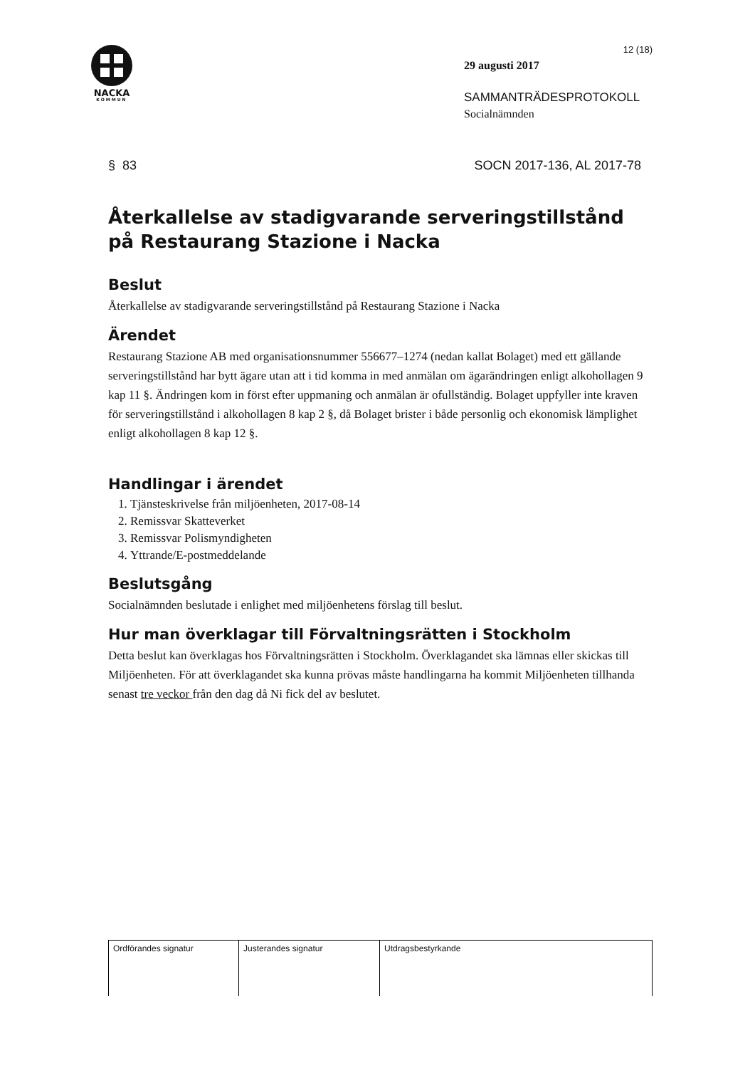NACKA
KOMMUN
12 (18)
29 augusti 2017
SAMMANTRÄDESPROTOKOLL
Socialnämnden
§ 83 SOCN 2017-136, AL 2017-78
Återkallelse av stadigvarande serveringstillstånd på Restaurang Stazione i Nacka
Beslut
Återkallelse av stadigvarande serveringstillstånd på Restaurang Stazione i Nacka
Ärendet
Restaurang Stazione AB med organisationsnummer 556677–1274 (nedan kallat Bolaget) med ett gällande serveringstillstånd har bytt ägare utan att i tid komma in med anmälan om ägarändringen enligt alkohollagen 9 kap 11 §. Ändringen kom in först efter uppmaning och anmälan är ofullständig. Bolaget uppfyller inte kraven för serveringstillstånd i alkohollagen 8 kap 2 §, då Bolaget brister i både personlig och ekonomisk lämplighet enligt alkohollagen 8 kap 12 §.
Handlingar i ärendet
1. Tjänsteskrivelse från miljöenheten, 2017-08-14
2. Remissvar Skatteverket
3. Remissvar Polismyndigheten
4. Yttrande/E-postmeddelande
Beslutsgång
Socialnämnden beslutade i enlighet med miljöenhetens förslag till beslut.
Hur man överklagar till Förvaltningsrätten i Stockholm
Detta beslut kan överklagas hos Förvaltningsrätten i Stockholm. Överklagandet ska lämnas eller skickas till Miljöenheten. För att överklagandet ska kunna prövas måste handlingarna ha kommit Miljöenheten tillhanda senast tre veckor från den dag då Ni fick del av beslutet.
| Ordförandes signatur | Justerandes signatur | Utdragsbestyrkande |